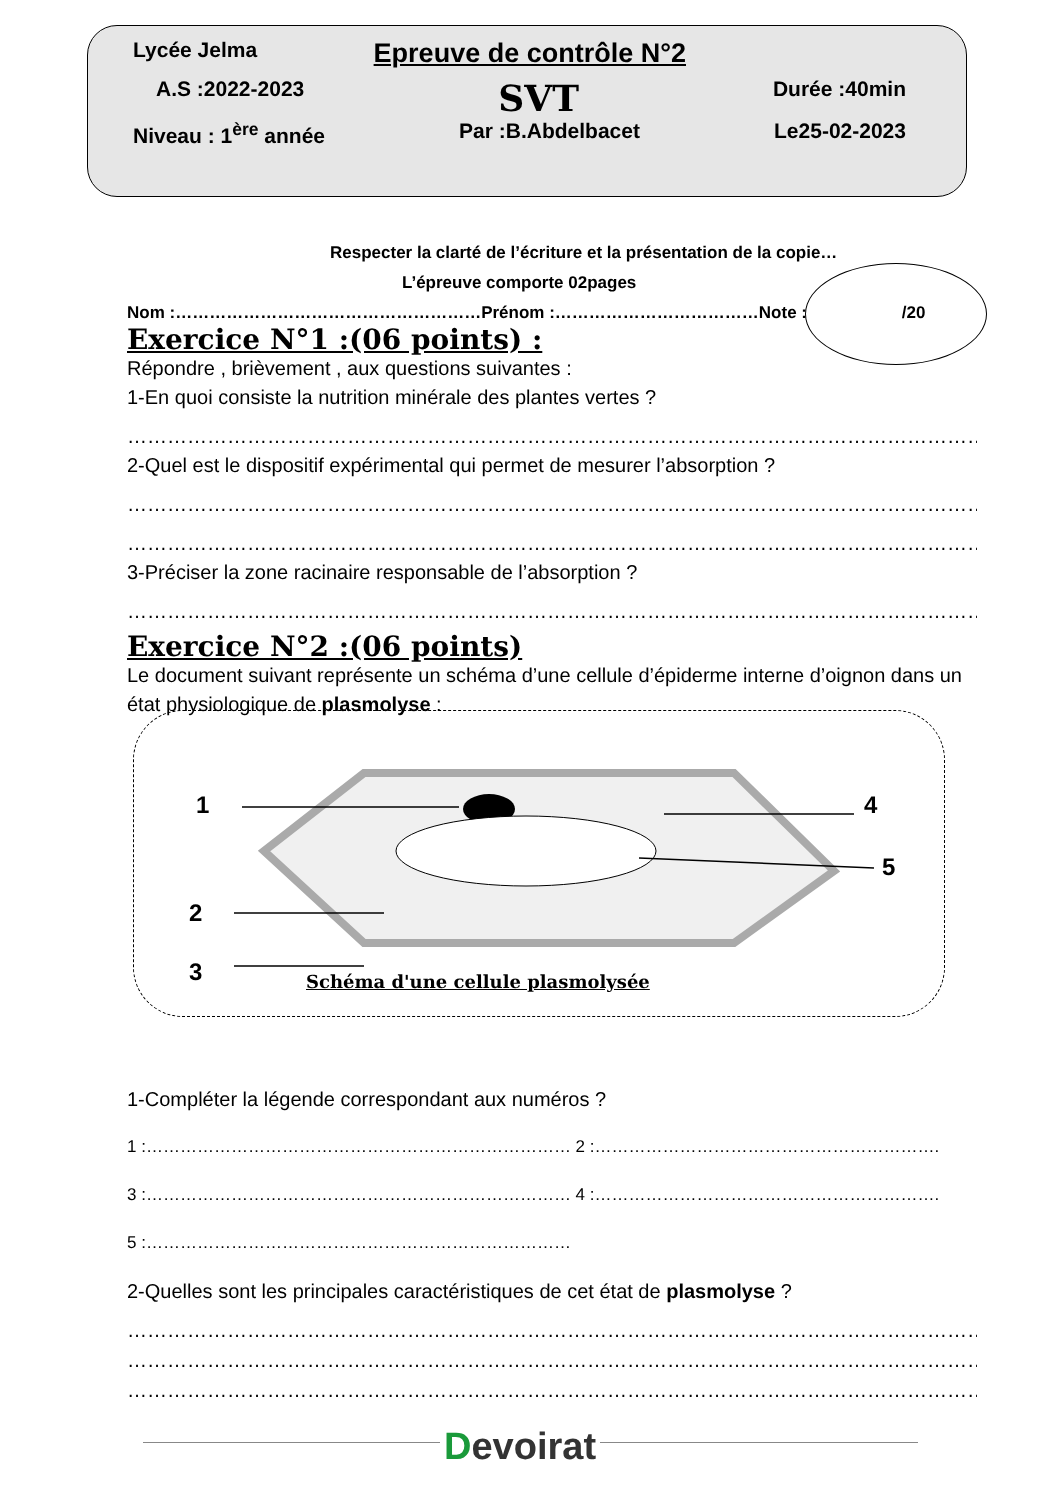Lycée Jelma Epreuve de contrôle N°2
A.S :2022-2023 SVT Durée :40min
Niveau : 1<sup>ère</sup> année Par :B.Abdelbacet Le25-02-2023
Respecter la clarté de l’écriture et la présentation de la copie…
L’épreuve comporte 02pages
Nom :………………………………………………Prénom :………………………………Note : /20
Exercice N°1 :(06 points) :
Répondre , brièvement , aux questions suivantes :
1-En quoi consiste la nutrition minérale des plantes vertes ?
…………………………………………………………………………………………………………………………………………………
2-Quel est le dispositif expérimental qui permet de mesurer l’absorption ?
…………………………………………………………………………………………………………………………………………………
…………………………………………………………………………………………………………………………………………………
3-Préciser la zone racinaire responsable de l’absorption ?
…………………………………………………………………………………………………………………………………………………
Exercice N°2 :(06 points)
Le document suivant représente un schéma d’une cellule d’épiderme interne d’oignon dans un état physiologique de plasmolyse :
1 4
5
2
3
Schéma d'une cellule plasmolysée
1-Compléter la légende correspondant aux numéros ?
1 :………………………………………………………………… 2 :…………………………………………………….
3 :………………………………………………………………… 4 :…………………………………………………….
5 :…………………………………………………………………
2-Quelles sont les principales caractéristiques de cet état de plasmolyse ?
…………………………………………………………………………………………………………………………………………………
…………………………………………………………………………………………………………………………………………………
…………………………………………………………………………………………………………………………………………………
Devoirat